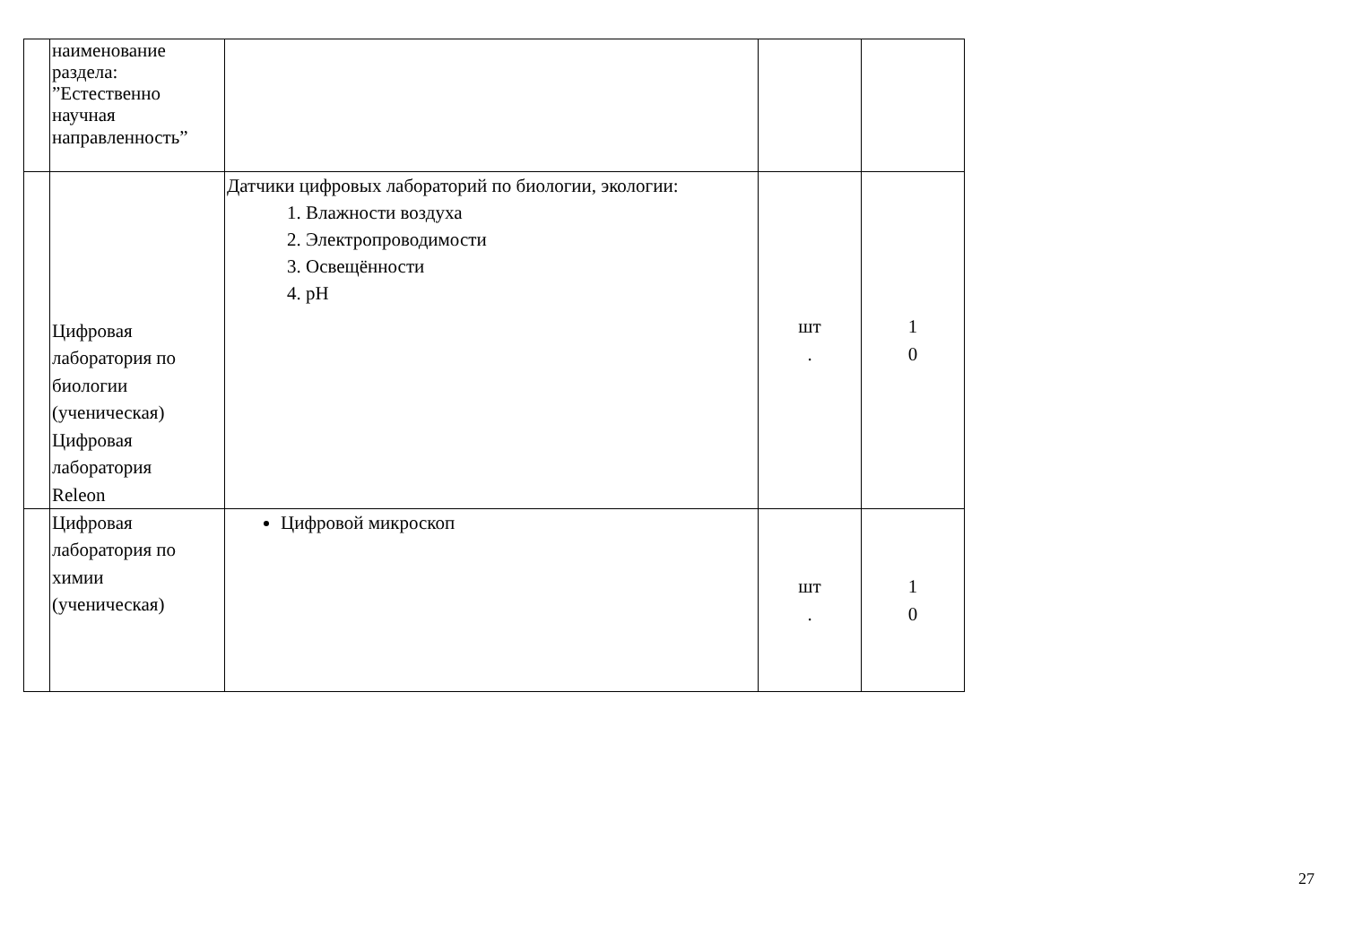| | наименование раздела: ”Естественно научная направленность” | | | |
| | Цифровая лаборатория по биологии (ученическая) Цифровая лаборатория Releon | Датчики цифровых лабораторий по биологии, экологии: 1. Влажности воздуха 2. Электропроводимости 3. Освещённости 4. pH | шт . | 1 0 |
| | Цифровая лаборатория по химии (ученическая) | Цифровой микроскоп | шт . | 1 0 |
27